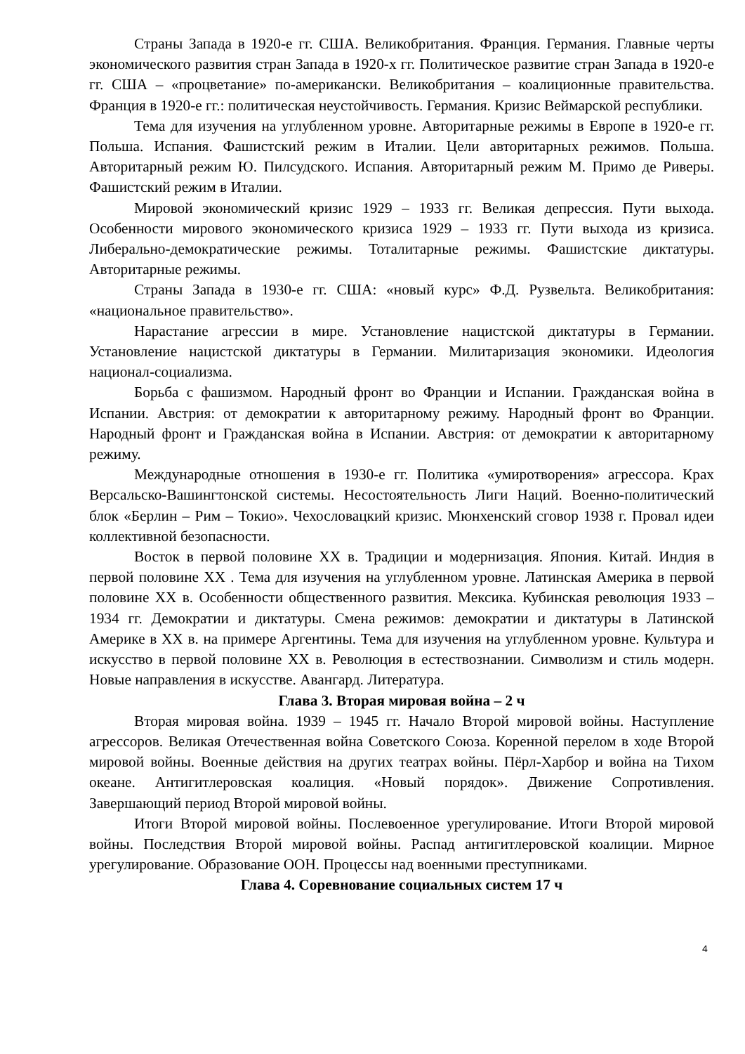Страны Запада в 1920-е гг. США. Великобритания. Франция. Германия. Главные черты экономического развития стран Запада в 1920-х гг. Политическое развитие стран Запада в 1920-е гг. США – «процветание» по-американски. Великобритания – коалиционные правительства. Франция в 1920-е гг.: политическая неустойчивость. Германия. Кризис Веймарской республики.
Тема для изучения на углубленном уровне. Авторитарные режимы в Европе в 1920-е гг. Польша. Испания. Фашистский режим в Италии. Цели авторитарных режимов. Польша. Авторитарный режим Ю. Пилсудского. Испания. Авторитарный режим М. Примо де Риверы. Фашистский режим в Италии.
Мировой экономический кризис 1929 – 1933 гг. Великая депрессия. Пути выхода. Особенности мирового экономического кризиса 1929 – 1933 гг. Пути выхода из кризиса. Либерально-демократические режимы. Тоталитарные режимы. Фашистские диктатуры. Авторитарные режимы.
Страны Запада в 1930-е гг. США: «новый курс» Ф.Д. Рузвельта. Великобритания: «национальное правительство».
Нарастание агрессии в мире. Установление нацистской диктатуры в Германии. Установление нацистской диктатуры в Германии. Милитаризация экономики. Идеология национал-социализма.
Борьба с фашизмом. Народный фронт во Франции и Испании. Гражданская война в Испании. Австрия: от демократии к авторитарному режиму. Народный фронт во Франции. Народный фронт и Гражданская война в Испании. Австрия: от демократии к авторитарному режиму.
Международные отношения в 1930-е гг. Политика «умиротворения» агрессора. Крах Версальско-Вашингтонской системы. Несостоятельность Лиги Наций. Военно-политический блок «Берлин – Рим – Токио». Чехословацкий кризис. Мюнхенский сговор 1938 г. Провал идеи коллективной безопасности.
Восток в первой половине XX в. Традиции и модернизация. Япония. Китай. Индия в первой половине XX . Тема для изучения на углубленном уровне. Латинская Америка в первой половине XX в. Особенности общественного развития. Мексика. Кубинская революция 1933 – 1934 гг. Демократии и диктатуры. Смена режимов: демократии и диктатуры в Латинской Америке в XX в. на примере Аргентины. Тема для изучения на углубленном уровне. Культура и искусство в первой половине XX в. Революция в естествознании. Символизм и стиль модерн. Новые направления в искусстве. Авангард. Литература.
Глава 3. Вторая мировая война – 2 ч
Вторая мировая война. 1939 – 1945 гг. Начало Второй мировой войны. Наступление агрессоров. Великая Отечественная война Советского Союза. Коренной перелом в ходе Второй мировой войны. Военные действия на других театрах войны. Пёрл-Харбор и война на Тихом океане. Антигитлеровская коалиция. «Новый порядок». Движение Сопротивления. Завершающий период Второй мировой войны.
Итоги Второй мировой войны. Послевоенное урегулирование. Итоги Второй мировой войны. Последствия Второй мировой войны. Распад антигитлеровской коалиции. Мирное урегулирование. Образование ООН. Процессы над военными преступниками.
Глава 4. Соревнование социальных систем 17 ч
4